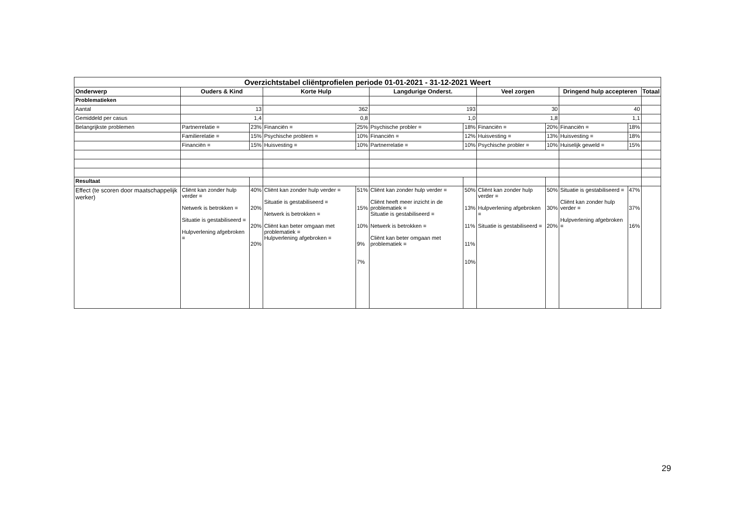| Overzichtstabel cliëntprofielen periode 01-01-2021 - 31-12-2021 Weert | | | | | | | | | | | |
| Onderwerp | Ouders & Kind | | Korte Hulp | | Langdurige Onderst. | | Veel zorgen | | Dringend hulp accepteren | | Totaal |
| Problematieken | | | | | | | | | | | |
| Aantal | 13 | | 362 | | 193 | | 30 | | 40 | | |
| Gemiddeld per casus | 1,4 | | 0,8 | | 1,0 | | 1,8 | | 1,1 | | |
| Belangrijkste problemen | Partnerrelatie = | 23% | Financiën = | 25% | Psychische probler = | 18% | Financiën = | 20% | Financiën = | 18% | |
| | Familierelatie = | 15% | Psychische problem = | 10% | Financiën = | 12% | Huisvesting = | 13% | Huisvesting = | 18% | |
| | Financiën = | 15% | Huisvesting = | 10% | Partnerrelatie = | 10% | Psychische probler = | 10% | Huiselijk geweld = | 15% | |
| Resultaat | | | | | | | | | | | |
| Effect (te scoren door maatschappelijk werker) | Cliënt kan zonder hulp verder = Netwerk is betrokken = Situatie is gestabiliseerd = Hulpverlening afgebroken = | 40% 20% 20% 20% | Cliënt kan zonder hulp verder = Situatie is gestabiliseerd = Netwerk is betrokken = Cliënt kan beter omgaan met problematiek = Hulpverlening afgebroken = | 51% 15% 10% 9% 7% | Cliënt kan zonder hulp verder = Cliënt heeft meer inzicht in de problematiek = Situatie is gestabiliseerd = Netwerk is betrokken = Cliënt kan beter omgaan met problematiek = | 50% 13% 11% 11% 10% | Cliënt kan zonder hulp verder = Hulpverlening afgebroken = Situatie is gestabiliseerd = | 50% 30% 20% | Situatie is gestabiliseerd = Cliënt kan zonder hulp verder = Hulpverlening afgebroken = | 47% 37% 16% | |
29